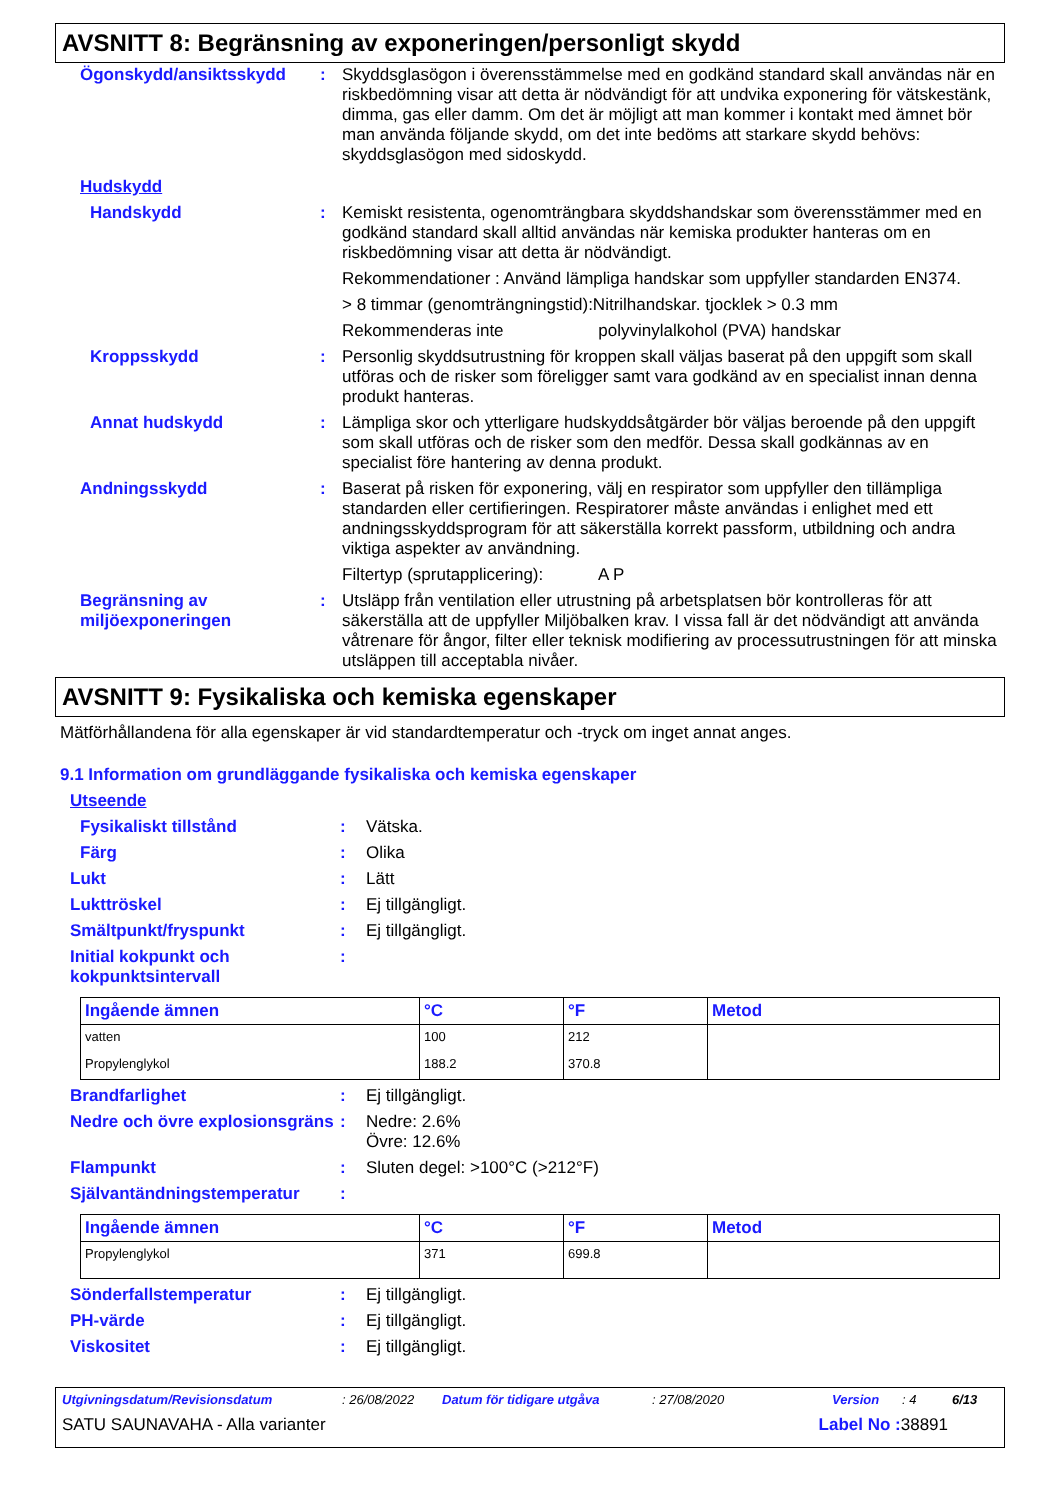AVSNITT 8: Begränsning av exponeringen/personligt skydd
Ögonskydd/ansiktsskydd : Skyddsglasögon i överensstämmelse med en godkänd standard skall användas när en riskbedömning visar att detta är nödvändigt för att undvika exponering för vätskestänk, dimma, gas eller damm. Om det är möjligt att man kommer i kontakt med ämnet bör man använda följande skydd, om det inte bedöms att starkare skydd behövs: skyddsglasögon med sidoskydd.
Hudskydd
Handskydd : Kemiskt resistenta, ogenomträngbara skyddshandskar som överensstämmer med en godkänd standard skall alltid användas när kemiska produkter hanteras om en riskbedömning visar att detta är nödvändigt.
Rekommendationer : Använd lämpliga handskar som uppfyller standarden EN374.
> 8 timmar (genomträngningstid):Nitrilhandskar. tjocklek > 0.3 mm
Rekommenderas inte polyvinylalkohol (PVA) handskar
Kroppsskydd : Personlig skyddsutrustning för kroppen skall väljas baserat på den uppgift som skall utföras och de risker som föreligger samt vara godkänd av en specialist innan denna produkt hanteras.
Annat hudskydd : Lämpliga skor och ytterligare hudskyddsåtgärder bör väljas beroende på den uppgift som skall utföras och de risker som den medför. Dessa skall godkännas av en specialist före hantering av denna produkt.
Andningsskydd : Baserat på risken för exponering, välj en respirator som uppfyller den tillämpliga standarden eller certifieringen. Respiratorer måste användas i enlighet med ett andningsskyddsprogram för att säkerställa korrekt passform, utbildning och andra viktiga aspekter av användning.
Filtertyp (sprutapplicering): A P
Begränsning av miljöexponeringen
: Utsläpp från ventilation eller utrustning på arbetsplatsen bör kontrolleras för att säkerställa att de uppfyller Miljöbalken krav. I vissa fall är det nödvändigt att använda våtrenare för ångor, filter eller teknisk modifiering av processutrustningen för att minska utsläppen till acceptabla nivåer.
AVSNITT 9: Fysikaliska och kemiska egenskaper
Mätförhållandena för alla egenskaper är vid standardtemperatur och -tryck om inget annat anges.
9.1 Information om grundläggande fysikaliska och kemiska egenskaper
Utseende
Fysikaliskt tillstånd : Vätska.
Färg : Olika
Lukt : Lätt
Lukttröskel : Ej tillgängligt.
Smältpunkt/fryspunkt : Ej tillgängligt.
Initial kokpunkt och kokpunktsintervall
:
| Ingående ämnen | °C | °F | Metod |
| --- | --- | --- | --- |
| vatten | 100 | 212 | |
| Propylenglykol | 188.2 | 370.8 | |
Brandfarlighet : Ej tillgängligt.
Nedre och övre explosionsgräns
: Nedre: 2.6%
Övre: 12.6%
Flampunkt : Sluten degel: >100°C (>212°F)
Självantändningstemperatur :
| Ingående ämnen | °C | °F | Metod |
| --- | --- | --- | --- |
| Propylenglykol | 371 | 699.8 | |
Sönderfallstemperatur : Ej tillgängligt.
PH-värde : Ej tillgängligt.
Viskositet : Ej tillgängligt.
Utgivningsdatum/Revisionsdatum: 26/08/2022 Datum för tidigare utgåva: 27/08/2020 Version: 4 6/13
SATU SAUNAVAHA - Alla varianter Label No : 38891